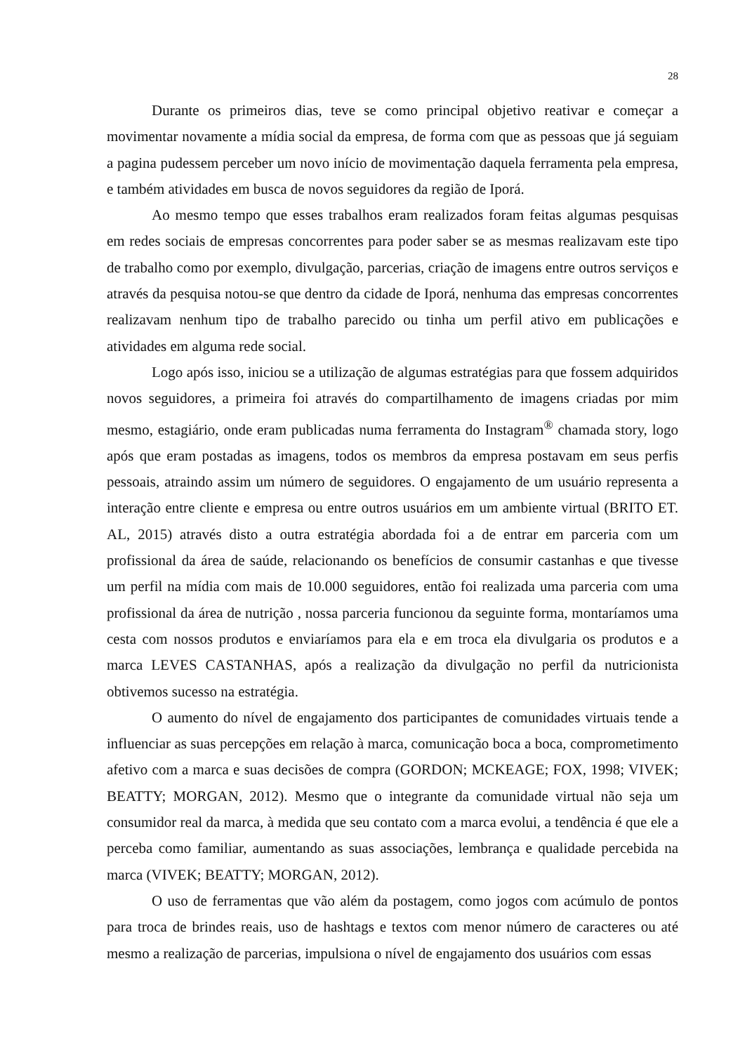28
Durante os primeiros dias, teve se como principal objetivo reativar e começar a movimentar novamente a mídia social da empresa, de forma com que as pessoas que já seguiam a pagina pudessem perceber um novo início de movimentação daquela ferramenta pela empresa, e também atividades em busca de novos seguidores da região de Iporá.
Ao mesmo tempo que esses trabalhos eram realizados foram feitas algumas pesquisas em redes sociais de empresas concorrentes para poder saber se as mesmas realizavam este tipo de trabalho como por exemplo, divulgação, parcerias, criação de imagens entre outros serviços e através da pesquisa notou-se que dentro da cidade de Iporá, nenhuma das empresas concorrentes realizavam nenhum tipo de trabalho parecido ou tinha um perfil ativo em publicações e atividades em alguma rede social.
Logo após isso, iniciou se a utilização de algumas estratégias para que fossem adquiridos novos seguidores, a primeira foi através do compartilhamento de imagens criadas por mim mesmo, estagiário, onde eram publicadas numa ferramenta do Instagram<sup>®</sup> chamada story, logo após que eram postadas as imagens, todos os membros da empresa postavam em seus perfis pessoais, atraindo assim um número de seguidores. O engajamento de um usuário representa a interação entre cliente e empresa ou entre outros usuários em um ambiente virtual (BRITO ET. AL, 2015) através disto a outra estratégia abordada foi a de entrar em parceria com um profissional da área de saúde, relacionando os benefícios de consumir castanhas e que tivesse um perfil na mídia com mais de 10.000 seguidores, então foi realizada uma parceria com uma profissional da área de nutrição , nossa parceria funcionou da seguinte forma, montaríamos uma cesta com nossos produtos e enviaríamos para ela e em troca ela divulgaria os produtos e a marca LEVES CASTANHAS, após a realização da divulgação no perfil da nutricionista obtivemos sucesso na estratégia.
O aumento do nível de engajamento dos participantes de comunidades virtuais tende a influenciar as suas percepções em relação à marca, comunicação boca a boca, comprometimento afetivo com a marca e suas decisões de compra (GORDON; MCKEAGE; FOX, 1998; VIVEK; BEATTY; MORGAN, 2012). Mesmo que o integrante da comunidade virtual não seja um consumidor real da marca, à medida que seu contato com a marca evolui, a tendência é que ele a perceba como familiar, aumentando as suas associações, lembrança e qualidade percebida na marca (VIVEK; BEATTY; MORGAN, 2012).
O uso de ferramentas que vão além da postagem, como jogos com acúmulo de pontos para troca de brindes reais, uso de hashtags e textos com menor número de caracteres ou até mesmo a realização de parcerias, impulsiona o nível de engajamento dos usuários com essas